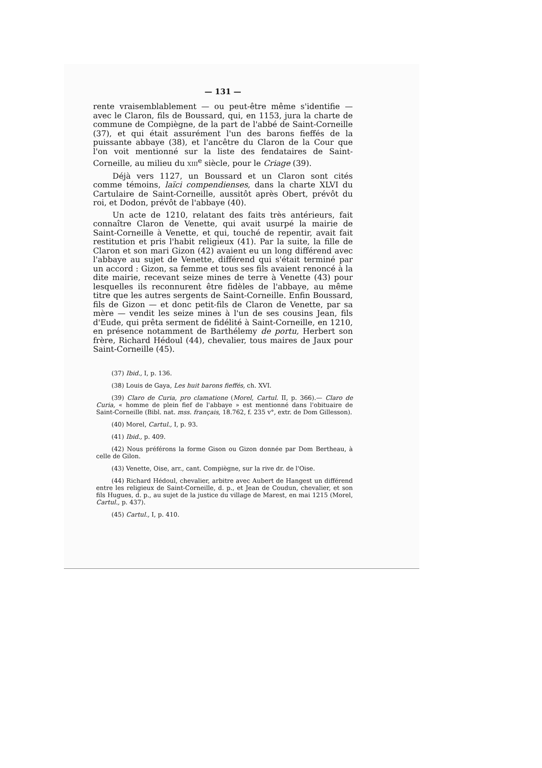— 131 —
rente vraisemblablement — ou peut-être même s'identifie — avec le Claron, fils de Boussard, qui, en 1153, jura la charte de commune de Compiègne, de la part de l'abbé de Saint-Corneille (37), et qui était assurément l'un des barons fieffés de la puissante abbaye (38), et l'ancêtre du Claron de la Cour que l'on voit mentionné sur la liste des fendataires de Saint-Corneille, au milieu du XIII<sup>e</sup> siècle, pour le Criage (39).
Déjà vers 1127, un Boussard et un Claron sont cités comme témoins, laïci compendienses, dans la charte XLVI du Cartulaire de Saint-Corneille, aussitôt après Obert, prévôt du roi, et Dodon, prévôt de l'abbaye (40).
Un acte de 1210, relatant des faits très antérieurs, fait connaître Claron de Venette, qui avait usurpé la mairie de Saint-Corneille à Venette, et qui, touché de repentir, avait fait restitution et pris l'habit religieux (41). Par la suite, la fille de Claron et son mari Gizon (42) avaient eu un long différend avec l'abbaye au sujet de Venette, différend qui s'était terminé par un accord : Gizon, sa femme et tous ses fils avaient renoncé à la dite mairie, recevant seize mines de terre à Venette (43) pour lesquelles ils reconnurent être fidèles de l'abbaye, au même titre que les autres sergents de Saint-Corneille. Enfin Boussard, fils de Gizon — et donc petit-fils de Claron de Venette, par sa mère — vendit les seize mines à l'un de ses cousins Jean, fils d'Eude, qui prêta serment de fidélité à Saint-Corneille, en 1210, en présence notamment de Barthélemy de portu, Herbert son frère, Richard Hédoul (44), chevalier, tous maires de Jaux pour Saint-Corneille (45).
(37) Ibid., I, p. 136.
(38) Louis de Gaya, Les huit barons fieffés, ch. XVI.
(39) Claro de Curia, pro clamatione (Morel, Cartul. II, p. 366).— Claro de Curia, « homme de plein fief de l'abbaye » est mentionné dans l'obituaire de Saint-Corneille (Bibl. nat. mss. français, 18.762, f. 235 v°, extr. de Dom Gillesson).
(40) Morel, Cartul., I, p. 93.
(41) Ibid., p. 409.
(42) Nous préférons la forme Gison ou Gizon donnée par Dom Bertheau, à celle de Gilon.
(43) Venette, Oise, arr., cant. Compiègne, sur la rive dr. de l'Oise.
(44) Richard Hédoul, chevalier, arbitre avec Aubert de Hangest un différend entre les religieux de Saint-Corneille, d. p., et Jean de Coudun, chevalier, et son fils Hugues, d. p., au sujet de la justice du village de Marest, en mai 1215 (Morel, Cartul., p. 437).
(45) Cartul., I, p. 410.